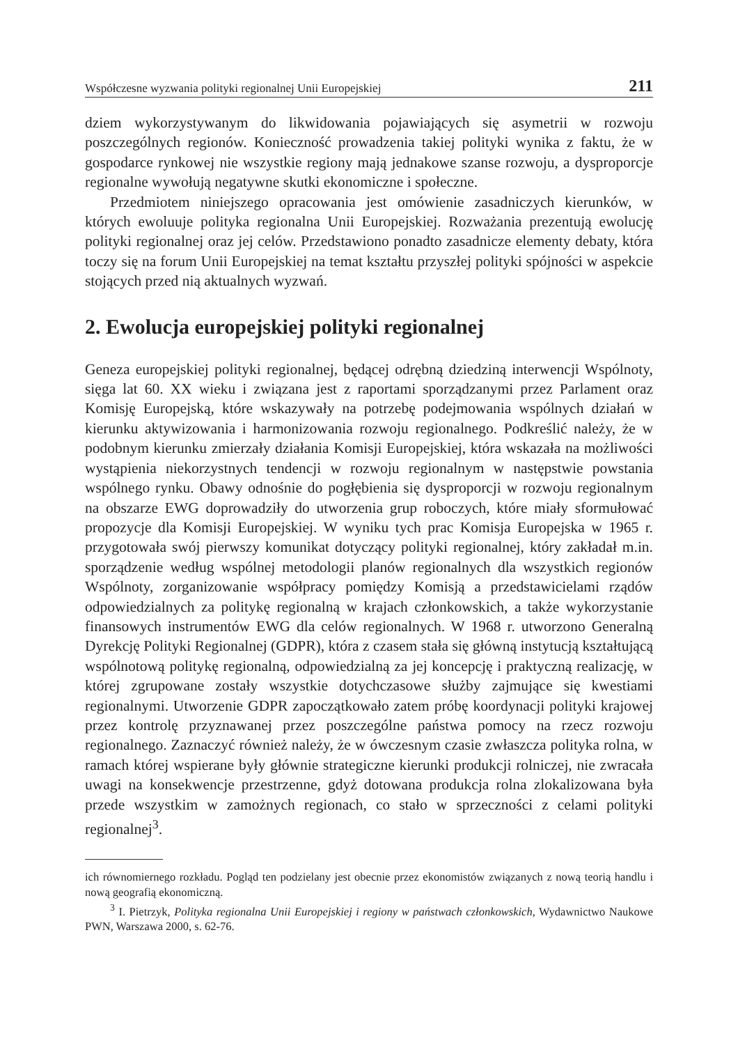Współczesne wyzwania polityki regionalnej Unii Europejskiej 211
dziem wykorzystywanym do likwidowania pojawiających się asymetrii w rozwoju poszczególnych regionów. Konieczność prowadzenia takiej polityki wynika z faktu, że w gospodarce rynkowej nie wszystkie regiony mają jednakowe szanse rozwoju, a dysproporcje regionalne wywołują negatywne skutki ekonomiczne i społeczne.
Przedmiotem niniejszego opracowania jest omówienie zasadniczych kierunków, w których ewoluuje polityka regionalna Unii Europejskiej. Rozważania prezentują ewolucję polityki regionalnej oraz jej celów. Przedstawiono ponadto zasadnicze elementy debaty, która toczy się na forum Unii Europejskiej na temat kształtu przyszłej polityki spójności w aspekcie stojących przed nią aktualnych wyzwań.
2. Ewolucja europejskiej polityki regionalnej
Geneza europejskiej polityki regionalnej, będącej odrębną dziedziną interwencji Wspólnoty, sięga lat 60. XX wieku i związana jest z raportami sporządzanymi przez Parlament oraz Komisję Europejską, które wskazywały na potrzebę podejmowania wspólnych działań w kierunku aktywizowania i harmonizowania rozwoju regionalnego. Podkreślić należy, że w podobnym kierunku zmierzały działania Komisji Europejskiej, która wskazała na możliwości wystąpienia niekorzystnych tendencji w rozwoju regionalnym w następstwie powstania wspólnego rynku. Obawy odnośnie do pogłębienia się dysproporcji w rozwoju regionalnym na obszarze EWG doprowadziły do utworzenia grup roboczych, które miały sformułować propozycje dla Komisji Europejskiej. W wyniku tych prac Komisja Europejska w 1965 r. przygotowała swój pierwszy komunikat dotyczący polityki regionalnej, który zakładał m.in. sporządzenie według wspólnej metodologii planów regionalnych dla wszystkich regionów Wspólnoty, zorganizowanie współpracy pomiędzy Komisją a przedstawicielami rządów odpowiedzialnych za politykę regionalną w krajach członkowskich, a także wykorzystanie finansowych instrumentów EWG dla celów regionalnych. W 1968 r. utworzono Generalną Dyrekcję Polityki Regionalnej (GDPR), która z czasem stała się główną instytucją kształtującą wspólnotową politykę regionalną, odpowiedzialną za jej koncepcję i praktyczną realizację, w której zgrupowane zostały wszystkie dotychczasowe służby zajmujące się kwestiami regionalnymi. Utworzenie GDPR zapoczątkowało zatem próbę koordynacji polityki krajowej przez kontrolę przyznawanej przez poszczególne państwa pomocy na rzecz rozwoju regionalnego. Zaznaczyć również należy, że w ówczesnym czasie zwłaszcza polityka rolna, w ramach której wspierane były głównie strategiczne kierunki produkcji rolniczej, nie zwracała uwagi na konsekwencje przestrzenne, gdyż dotowana produkcja rolna zlokalizowana była przede wszystkim w zamożnych regionach, co stało w sprzeczności z celami polityki regionalnej<sup>3</sup>.
ich równomiernego rozkładu. Pogląd ten podzielany jest obecnie przez ekonomistów związanych z nową teorią handlu i nową geografią ekonomiczną.
<sup>3</sup> I. Pietrzyk, Polityka regionalna Unii Europejskiej i regiony w państwach członkowskich, Wydawnictwo Naukowe PWN, Warszawa 2000, s. 62-76.